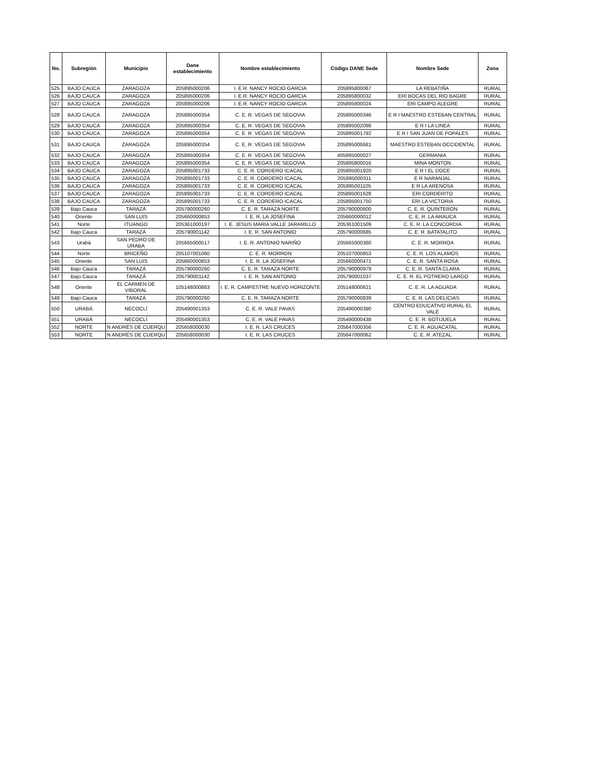| No. | Subregión | Municipio | Dane establecimiento | Nombre establecimiento | Código DANE Sede | Nombre Sede | Zona |
| --- | --- | --- | --- | --- | --- | --- | --- |
| 525 | BAJO CAUCA | ZARAGOZA | 205895000206 | I. E.R. NANCY ROCIO GARCIA | 205895800067 | LA REBATIÑA | RURAL |
| 526 | BAJO CAUCA | ZARAGOZA | 205895000206 | I. E.R. NANCY ROCIO GARCIA | 205895800032 | ERI BOCAS DEL RIO BAGRE | RURAL |
| 527 | BAJO CAUCA | ZARAGOZA | 205895000206 | I. E.R. NANCY ROCIO GARCIA | 205895800024 | ERI CAMPO ALEGRE | RURAL |
| 528 | BAJO CAUCA | ZARAGOZA | 205895000354 | C. E. R. VEGAS DE SEGOVIA | 205895000346 | E R I MAESTRO ESTEBAN CENTRAL | RURAL |
| 529 | BAJO CAUCA | ZARAGOZA | 205895000354 | C. E. R. VEGAS DE SEGOVIA | 205895002098 | E R I LA LINEA | RURAL |
| 530 | BAJO CAUCA | ZARAGOZA | 205895000354 | C. E. R. VEGAS DE SEGOVIA | 205895001792 | E R I SAN JUAN DE POPALES | RURAL |
| 531 | BAJO CAUCA | ZARAGOZA | 205895000354 | C. E. R. VEGAS DE SEGOVIA | 205895000681 | MAESTRO ESTEBAN OCCIDENTAL | RURAL |
| 532 | BAJO CAUCA | ZARAGOZA | 205895000354 | C. E. R. VEGAS DE SEGOVIA | 405895000027 | GERMANIA | RURAL |
| 533 | BAJO CAUCA | ZARAGOZA | 205895000354 | C. E. R. VEGAS DE SEGOVIA | 205895800016 | MINA MONTON | RURAL |
| 534 | BAJO CAUCA | ZARAGOZA | 205895001733 | C. E. R. CORDERO ICACAL | 205895001920 | E R I EL DOCE | RURAL |
| 535 | BAJO CAUCA | ZARAGOZA | 205895001733 | C. E. R. CORDERO ICACAL | 205895000311 | E R NARANJAL | RURAL |
| 536 | BAJO CAUCA | ZARAGOZA | 205895001733 | C. E. R. CORDERO ICACAL | 205895001105 | E R LA ARENOSA | RURAL |
| 537 | BAJO CAUCA | ZARAGOZA | 205895001733 | C. E. R. CORDERO ICACAL | 205895001628 | ERI CORDERITO | RURAL |
| 538 | BAJO CAUCA | ZARAGOZA | 205895001733 | C. E. R. CORDERO ICACAL | 205895001750 | ERI LA VICTORIA | RURAL |
| 539 | Bajo Cauca | TARAZÁ | 205790000260 | C. E. R. TARAZA NORTE | 205790000600 | C. E. R. QUINTERON | RURAL |
| 540 | Oriente | SAN LUIS | 205660000853 | I. E. R. LA JOSEFINA | 205660000012 | C. E. R. LA ARAUCA | RURAL |
| 541 | Norte | ITUANGO | 205361000197 | I. E. JESUS MARIA VALLE JARAMILLO | 205361001509 | C. E. R. LA CONCORDIA | RURAL |
| 542 | Bajo Cauca | TARAZÁ | 205790001142 | I. E. R. SAN ANTONIO | 205790000685 | C. E. R. BATATALITO | RURAL |
| 543 | Urabá | SAN PEDRO DE URABA | 205665000517 | I. E. R. ANTONIO NARIÑO | 205665000380 | C. E. R. MORROA | RURAL |
| 544 | Norte | BRICEÑO | 205107001060 | C. E. R. MORRON | 205107000853 | C. E. R. LOS ALAMOS | RURAL |
| 545 | Oriente | SAN LUIS | 205660000853 | I. E. R. LA JOSEFINA | 205660000471 | C. E. R. SANTA ROSA | RURAL |
| 546 | Bajo Cauca | TARAZÁ | 205790000260 | C. E. R. TARAZA NORTE | 205790000979 | C. E. R. SANTA CLARA | RURAL |
| 547 | Bajo Cauca | TARAZÁ | 205790001142 | I. E. R. SAN ANTONIO | 205790001037 | C. E. R. EL POTRERO LARGO | RURAL |
| 548 | Oriente | EL CARMEN DE VIBORAL | 105148000863 | I. E. R. CAMPESTRE NUEVO HORIZONTE | 205148000621 | C. E. R. LA AGUADA | RURAL |
| 549 | Bajo Cauca | TARAZÁ | 205790000260 | C. E. R. TARAZA NORTE | 205790000839 | C. E. R. LAS DELICIAS | RURAL |
| 550 | URABÁ | NECOCLÍ | 205490001353 | C. E. R. VALE PAVAS | 205490000390 | CENTRO EDUCATIVO RURAL EL VALE | RURAL |
| 551 | URABÁ | NECOCLÍ | 205490001353 | C. E. R. VALE PAVAS | 205490000438 | C. E. R. BOTIJUELA | RURAL |
| 552 | NORTE | N ANDRÉS DE CUERQU | 205658000030 | I. E. R. LAS CRUCES | 205647000356 | C. E. R. AGUACATAL | RURAL |
| 553 | NORTE | N ANDRÉS DE CUERQU | 205658000030 | I. E. R. LAS CRUCES | 205647000062 | C. E. R. ATEZAL | RURAL |